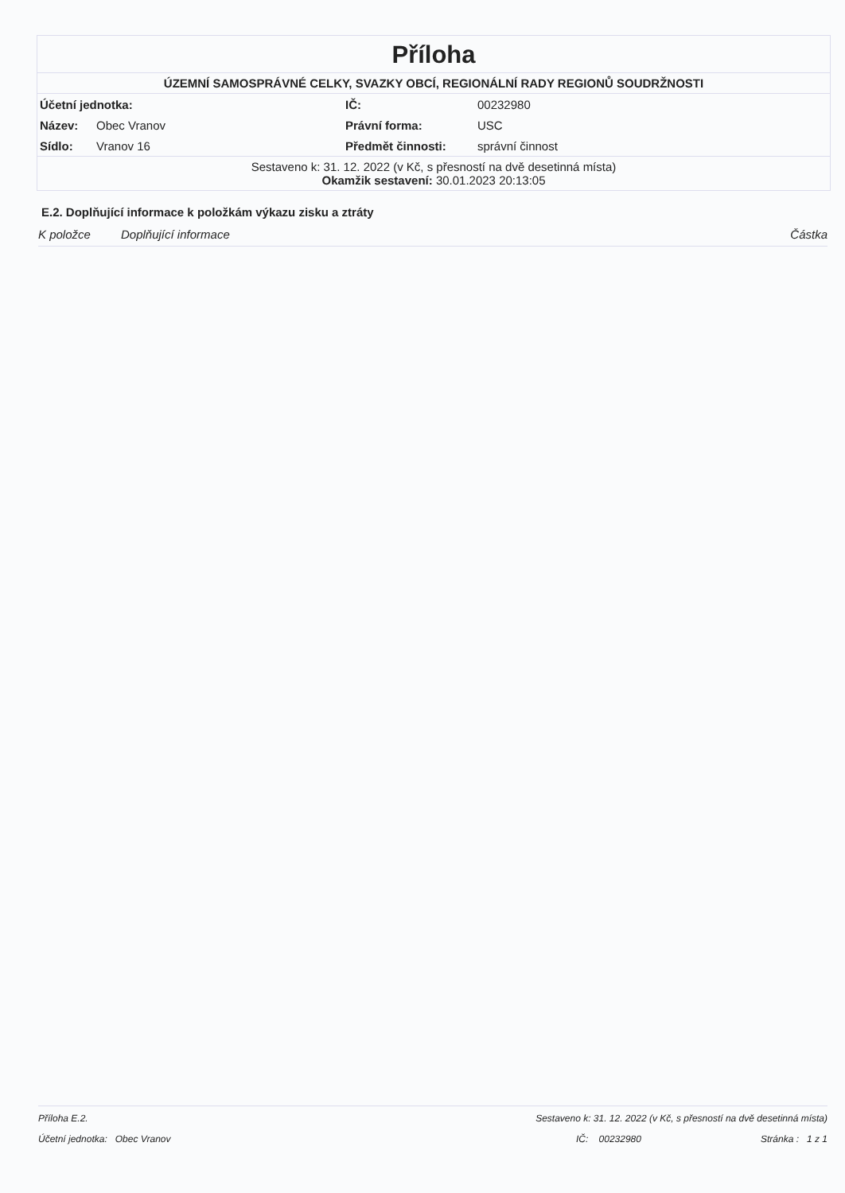Příloha
ÚZEMNÍ SAMOSPRÁVNÉ CELKY, SVAZKY OBCÍ, REGIONÁLNÍ RADY REGIONŮ SOUDRŽNOSTI
| Účetní jednotka: | | IČ: | 00232980 |
| Název: | Obec Vranov | Právní forma: | USC |
| Sídlo: | Vranov 16 | Předmět činnosti: | správní činnost |
Sestaveno k: 31. 12. 2022 (v Kč, s přesností na dvě desetinná místa)
Okamžik sestavení: 30.01.2023 20:13:05
E.2. Doplňující informace k položkám výkazu zisku a ztráty
K položce Doplňující informace Částka
Příloha E.2. Sestaveno k: 31. 12. 2022 (v Kč, s přesností na dvě desetinná místa)
Účetní jednotka: Obec Vranov IČ: 00232980 Stránka : 1 z 1